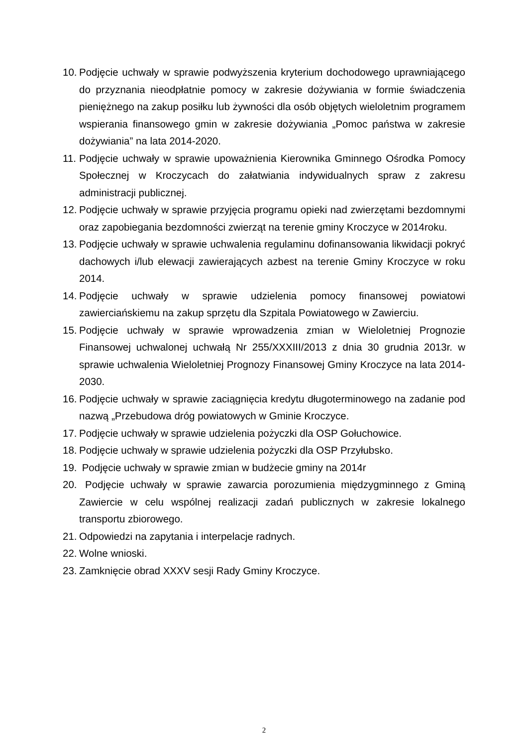10. Podjęcie uchwały w sprawie podwyższenia kryterium dochodowego uprawniającego do przyznania nieodpłatnie pomocy w zakresie dożywiania w formie świadczenia pieniężnego na zakup posiłku lub żywności dla osób objętych wieloletnim programem wspierania finansowego gmin w zakresie dożywiania „Pomoc państwa w zakresie dożywiania” na lata 2014-2020.
11. Podjęcie uchwały w sprawie upoważnienia Kierownika Gminnego Ośrodka Pomocy Społecznej w Kroczycach do załatwiania indywidualnych spraw z zakresu administracji publicznej.
12. Podjęcie uchwały w sprawie przyjęcia programu opieki nad zwierzętami bezdomnymi oraz zapobiegania bezdomności zwierząt na terenie gminy Kroczyce w 2014roku.
13. Podjęcie uchwały w sprawie uchwalenia regulaminu dofinansowania likwidacji pokryć dachowych i/lub elewacji zawierających azbest na terenie Gminy Kroczyce w roku 2014.
14. Podjęcie uchwały w sprawie udzielenia pomocy finansowej powiatowi zawierciańskiemu na zakup sprzętu dla Szpitala Powiatowego w Zawierciu.
15. Podjęcie uchwały w sprawie wprowadzenia zmian w Wieloletniej Prognozie Finansowej uchwalonej uchwałą Nr 255/XXXIII/2013 z dnia 30 grudnia 2013r. w sprawie uchwalenia Wieloletniej Prognozy Finansowej Gminy Kroczyce na lata 2014-2030.
16. Podjęcie uchwały w sprawie zaciągnięcia kredytu długoterminowego na zadanie pod nazwą „Przebudowa dróg powiatowych w Gminie Kroczyce.
17. Podjęcie uchwały w sprawie udzielenia pożyczki dla OSP Gołuchowice.
18. Podjęcie uchwały w sprawie udzielenia pożyczki dla OSP Przyłubsko.
19. Podjęcie uchwały w sprawie zmian w budżecie gminy na 2014r
20. Podjęcie uchwały w sprawie zawarcia porozumienia międzygminnego z Gminą Zawiercie w celu wspólnej realizacji zadań publicznych w zakresie lokalnego transportu zbiorowego.
21. Odpowiedzi na zapytania i interpelacje radnych.
22. Wolne wnioski.
23. Zamknięcie obrad XXXV sesji Rady Gminy Kroczyce.
2